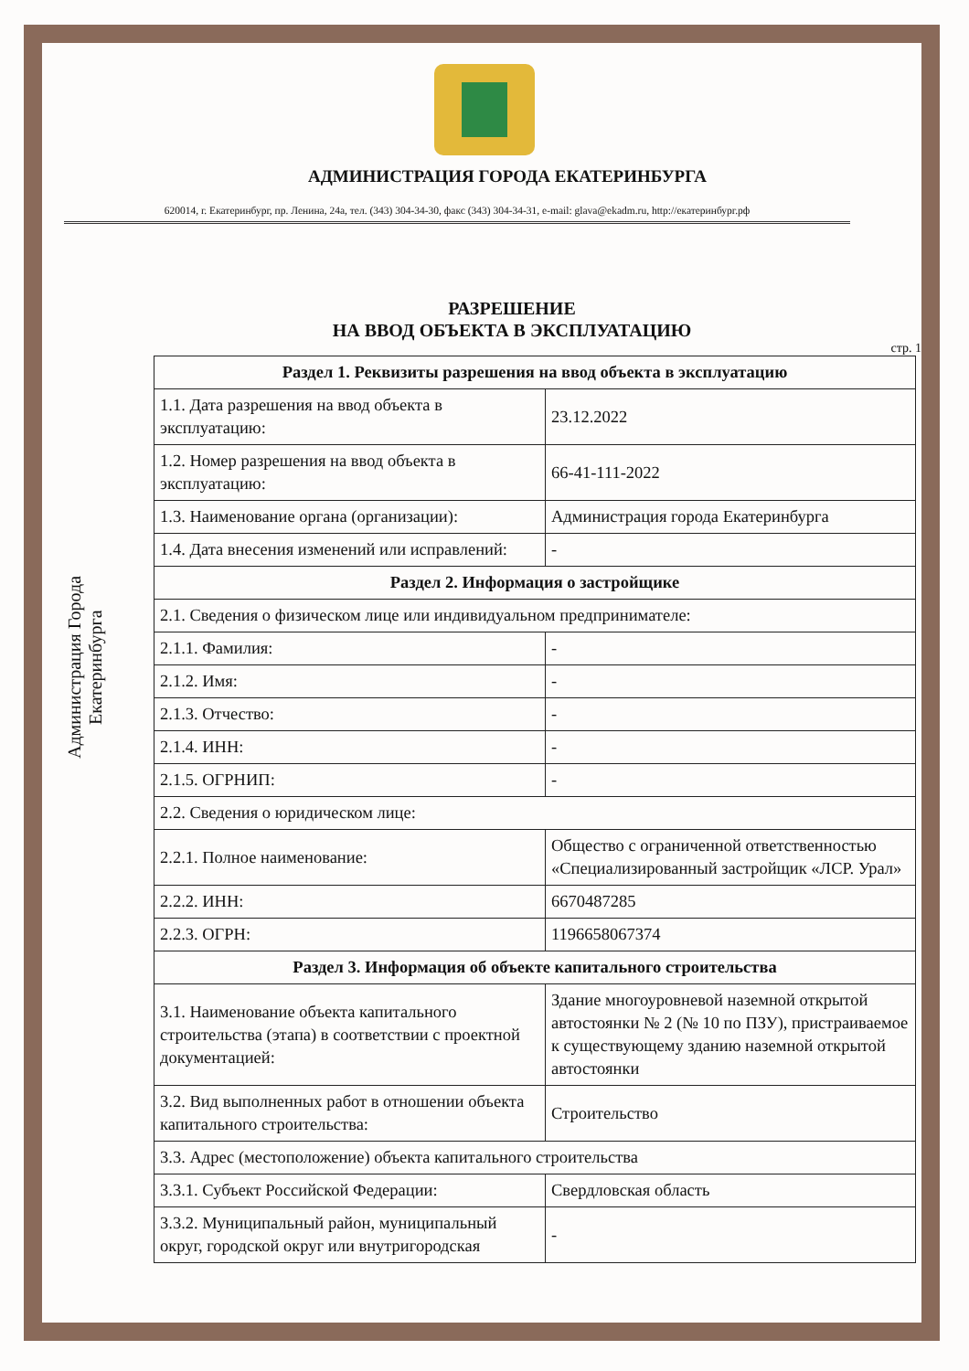АДМИНИСТРАЦИЯ ГОРОДА ЕКАТЕРИНБУРГА
620014, г. Екатеринбург, пр. Ленина, 24а, тел. (343) 304-34-30, факс (343) 304-34-31, e-mail: glava@ekadm.ru, http://екатеринбург.рф
РАЗРЕШЕНИЕ
НА ВВОД ОБЪЕКТА В ЭКСПЛУАТАЦИЮ
стр. 1
Администрация Города Екатеринбурга
| Раздел 1. Реквизиты разрешения на ввод объекта в эксплуатацию | |
| --- | --- |
| 1.1. Дата разрешения на ввод объекта в эксплуатацию: | 23.12.2022 |
| 1.2. Номер разрешения на ввод объекта в эксплуатацию: | 66-41-111-2022 |
| 1.3. Наименование органа (организации): | Администрация города Екатеринбурга |
| 1.4. Дата внесения изменений или исправлений: | - |
| Раздел 2. Информация о застройщике | |
| 2.1. Сведения о физическом лице или индивидуальном предпринимателе: | |
| 2.1.1. Фамилия: | - |
| 2.1.2. Имя: | - |
| 2.1.3. Отчество: | - |
| 2.1.4. ИНН: | - |
| 2.1.5. ОГРНИП: | - |
| 2.2. Сведения о юридическом лице: | |
| 2.2.1. Полное наименование: | Общество с ограниченной ответственностью «Специализированный застройщик «ЛСР. Урал» |
| 2.2.2. ИНН: | 6670487285 |
| 2.2.3. ОГРН: | 1196658067374 |
| Раздел 3. Информация об объекте капитального строительства | |
| 3.1. Наименование объекта капитального строительства (этапа) в соответствии с проектной документацией: | Здание многоуровневой наземной открытой автостоянки № 2 (№ 10 по ПЗУ), пристраиваемое к существующему зданию наземной открытой автостоянки |
| 3.2. Вид выполненных работ в отношении объекта капитального строительства: | Строительство |
| 3.3. Адрес (местоположение) объекта капитального строительства | |
| 3.3.1. Субъект Российской Федерации: | Свердловская область |
| 3.3.2. Муниципальный район, муниципальный округ, городской округ или внутригородская | - |